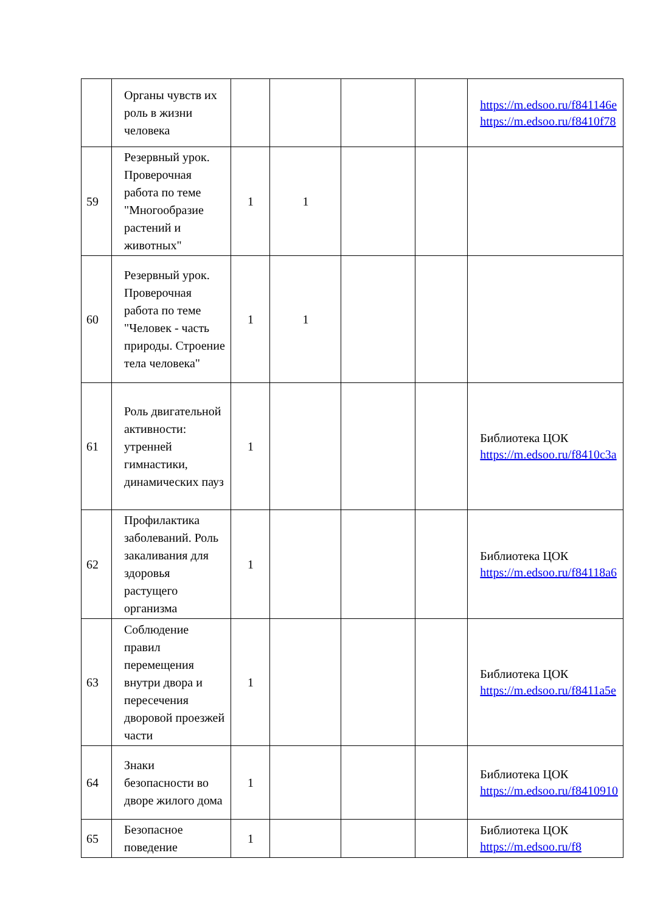| | Органы чувств их роль в жизни человека | | | | | https://m.edsoo.ru/f841146e https://m.edsoo.ru/f8410f78 |
| 59 | Резервный урок. Проверочная работа по теме "Многообразие растений и животных" | 1 | 1 | | | |
| 60 | Резервный урок. Проверочная работа по теме "Человек - часть природы. Строение тела человека" | 1 | 1 | | | |
| 61 | Роль двигательной активности: утренней гимнастики, динамических пауз | 1 | | | | Библиотека ЦОК https://m.edsoo.ru/f8410c3a |
| 62 | Профилактика заболеваний. Роль закаливания для здоровья растущего организма | 1 | | | | Библиотека ЦОК https://m.edsoo.ru/f84118a6 |
| 63 | Соблюдение правил перемещения внутри двора и пересечения дворовой проезжей части | 1 | | | | Библиотека ЦОК https://m.edsoo.ru/f8411a5e |
| 64 | Знаки безопасности во дворе жилого дома | 1 | | | | Библиотека ЦОК https://m.edsoo.ru/f8410910 |
| 65 | Безопасное поведение | 1 | | | | Библиотека ЦОК https://m.edsoo.ru/f8 |